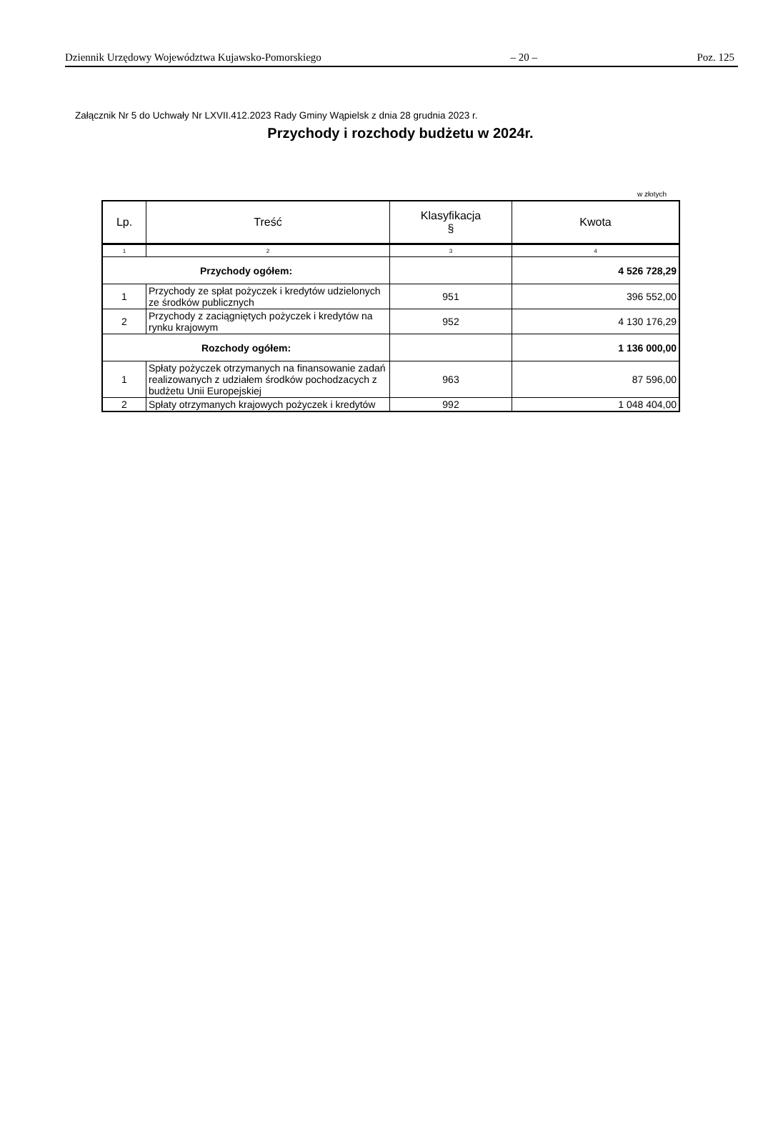Dziennik Urzędowy Województwa Kujawsko-Pomorskiego – 20 – Poz. 125
Załącznik Nr 5 do Uchwały Nr LXVII.412.2023 Rady Gminy Wąpielsk z dnia 28 grudnia 2023 r.
Przychody i rozchody budżetu w 2024r.
w złotych
| Lp. | Treść | Klasyfikacja § | Kwota |
| --- | --- | --- | --- |
| 1 | 2 | 3 | 4 |
| Przychody ogółem: | | | 4 526 728,29 |
| 1 | Przychody ze spłat pożyczek i kredytów udzielonych ze środków publicznych | 951 | 396 552,00 |
| 2 | Przychody z zaciągniętych pożyczek i kredytów na rynku krajowym | 952 | 4 130 176,29 |
| Rozchody ogółem: | | | 1 136 000,00 |
| 1 | Spłaty pożyczek otrzymanych na finansowanie zadań realizowanych z udziałem środków pochodzacych z budżetu Unii Europejskiej | 963 | 87 596,00 |
| 2 | Spłaty otrzymanych krajowych pożyczek i kredytów | 992 | 1 048 404,00 |